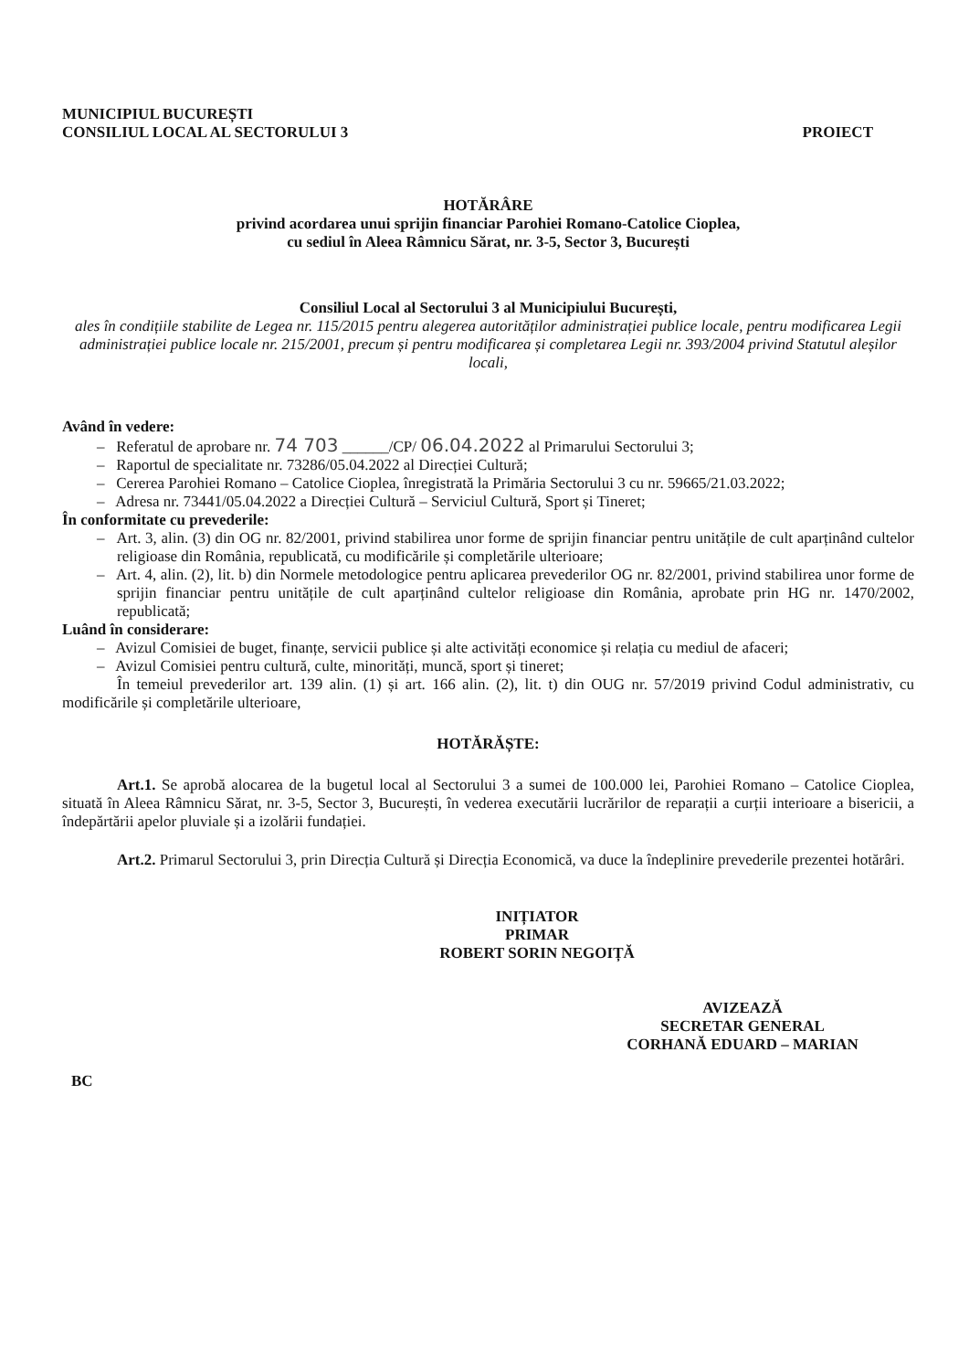MUNICIPIUL BUCUREȘTI
CONSILIUL LOCAL AL SECTORULUI 3
PROIECT
HOTĂRÂRE
privind acordarea unui sprijin financiar Parohiei Romano-Catolice Cioplea,
cu sediul în Aleea Râmnicu Sărat, nr. 3-5, Sector 3, București
Consiliul Local al Sectorului 3 al Municipiului București,
ales în condițiile stabilite de Legea nr. 115/2015 pentru alegerea autorităților administrației publice locale, pentru modificarea Legii administrației publice locale nr. 215/2001, precum și pentru modificarea și completarea Legii nr. 393/2004 privind Statutul aleșilor locali,
Având în vedere:
– Referatul de aprobare nr. 74 703 ______/CP/ 06.04.2022 al Primarului Sectorului 3;
– Raportul de specialitate nr. 73286/05.04.2022 al Direcției Cultură;
– Cererea Parohiei Romano – Catolice Cioplea, înregistrată la Primăria Sectorului 3 cu nr. 59665/21.03.2022;
– Adresa nr. 73441/05.04.2022 a Direcției Cultură – Serviciul Cultură, Sport și Tineret;
În conformitate cu prevederile:
– Art. 3, alin. (3) din OG nr. 82/2001, privind stabilirea unor forme de sprijin financiar pentru unitățile de cult aparținând cultelor religioase din România, republicată, cu modificările și completările ulterioare;
– Art. 4, alin. (2), lit. b) din Normele metodologice pentru aplicarea prevederilor OG nr. 82/2001, privind stabilirea unor forme de sprijin financiar pentru unitățile de cult aparținând cultelor religioase din România, aprobate prin HG nr. 1470/2002, republicată;
Luând în considerare:
– Avizul Comisiei de buget, finanțe, servicii publice și alte activități economice și relația cu mediul de afaceri;
– Avizul Comisiei pentru cultură, culte, minorități, muncă, sport și tineret;
În temeiul prevederilor art. 139 alin. (1) și art. 166 alin. (2), lit. t) din OUG nr. 57/2019 privind Codul administrativ, cu modificările și completările ulterioare,
HOTĂRĂȘTE:
Art.1. Se aprobă alocarea de la bugetul local al Sectorului 3 a sumei de 100.000 lei, Parohiei Romano – Catolice Cioplea, situată în Aleea Râmnicu Sărat, nr. 3-5, Sector 3, București, în vederea executării lucrărilor de reparații a curții interioare a bisericii, a îndepărtării apelor pluviale și a izolării fundației.
Art.2. Primarul Sectorului 3, prin Direcția Cultură și Direcția Economică, va duce la îndeplinire prevederile prezentei hotărâri.
INIȚIATOR
PRIMAR
ROBERT SORIN NEGOIȚĂ
AVIZEAZĂ
SECRETAR GENERAL
CORHANĂ EDUARD – MARIAN
BC